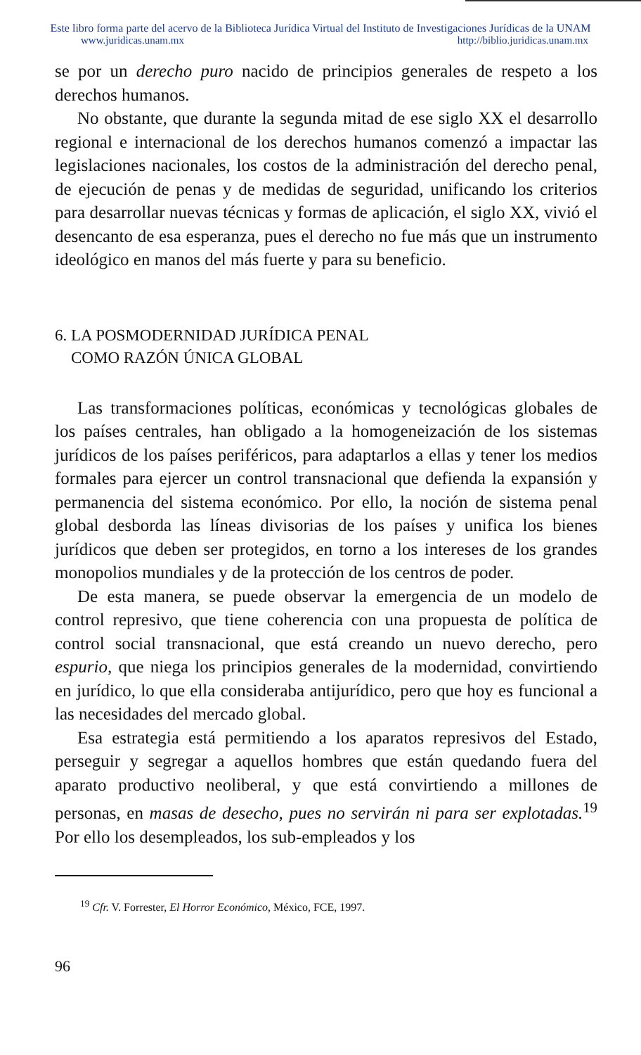Este libro forma parte del acervo de la Biblioteca Jurídica Virtual del Instituto de Investigaciones Jurídicas de la UNAM
www.juridicas.unam.mx http://biblio.juridicas.unam.mx
se por un derecho puro nacido de principios generales de respeto a los derechos humanos.
No obstante, que durante la segunda mitad de ese siglo XX el desarrollo regional e internacional de los derechos humanos comenzó a impactar las legislaciones nacionales, los costos de la administración del derecho penal, de ejecución de penas y de medidas de seguridad, unificando los criterios para desarrollar nuevas técnicas y formas de aplicación, el siglo XX, vivió el desencanto de esa esperanza, pues el derecho no fue más que un instrumento ideológico en manos del más fuerte y para su beneficio.
6. LA POSMODERNIDAD JURÍDICA PENAL
COMO RAZÓN ÚNICA GLOBAL
Las transformaciones políticas, económicas y tecnológicas globales de los países centrales, han obligado a la homogeneización de los sistemas jurídicos de los países periféricos, para adaptarlos a ellas y tener los medios formales para ejercer un control transnacional que defienda la expansión y permanencia del sistema económico. Por ello, la noción de sistema penal global desborda las líneas divisorias de los países y unifica los bienes jurídicos que deben ser protegidos, en torno a los intereses de los grandes monopolios mundiales y de la protección de los centros de poder.
De esta manera, se puede observar la emergencia de un modelo de control represivo, que tiene coherencia con una propuesta de política de control social transnacional, que está creando un nuevo derecho, pero espurio, que niega los principios generales de la modernidad, convirtiendo en jurídico, lo que ella consideraba antijurídico, pero que hoy es funcional a las necesidades del mercado global.
Esa estrategia está permitiendo a los aparatos represivos del Estado, perseguir y segregar a aquellos hombres que están quedando fuera del aparato productivo neoliberal, y que está convirtiendo a millones de personas, en masas de desecho, pues no servirán ni para ser explotadas.<sup>19</sup> Por ello los desempleados, los sub-empleados y los
<sup>19</sup> Cfr. V. Forrester, El Horror Económico, México, FCE, 1997.
96